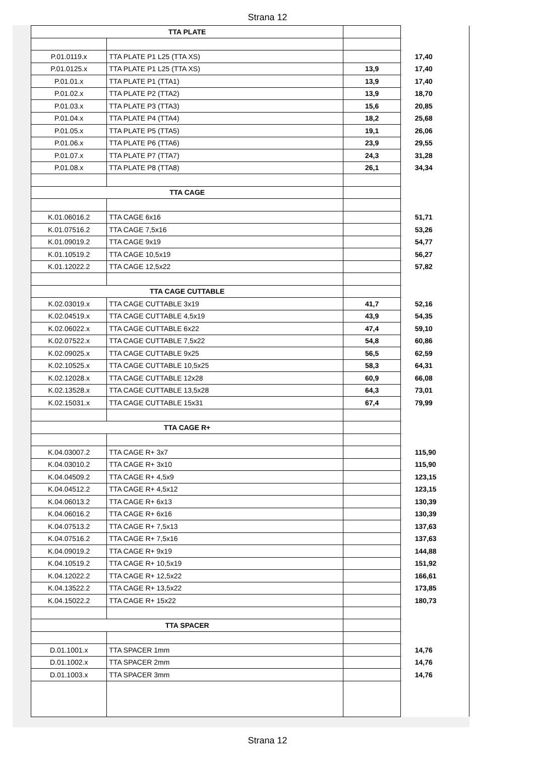Strana 12
| TTA PLATE | | | |
| P.01.0119.x | TTA PLATE P1 L25 (TTA XS) | | 17,40 |
| P.01.0125.x | TTA PLATE P1 L25 (TTA XS) | 13,9 | 17,40 |
| P.01.01.x | TTA PLATE P1 (TTA1) | 13,9 | 17,40 |
| P.01.02.x | TTA PLATE P2 (TTA2) | 13,9 | 18,70 |
| P.01.03.x | TTA PLATE P3 (TTA3) | 15,6 | 20,85 |
| P.01.04.x | TTA PLATE P4 (TTA4) | 18,2 | 25,68 |
| P.01.05.x | TTA PLATE P5 (TTA5) | 19,1 | 26,06 |
| P.01.06.x | TTA PLATE P6 (TTA6) | 23,9 | 29,55 |
| P.01.07.x | TTA PLATE P7 (TTA7) | 24,3 | 31,28 |
| P.01.08.x | TTA PLATE P8 (TTA8) | 26,1 | 34,34 |
| TTA CAGE | | | |
| K.01.06016.2 | TTA CAGE 6x16 | | 51,71 |
| K.01.07516.2 | TTA CAGE 7,5x16 | | 53,26 |
| K.01.09019.2 | TTA CAGE 9x19 | | 54,77 |
| K.01.10519.2 | TTA CAGE 10,5x19 | | 56,27 |
| K.01.12022.2 | TTA CAGE 12,5x22 | | 57,82 |
| TTA CAGE CUTTABLE | | | |
| K.02.03019.x | TTA CAGE CUTTABLE 3x19 | 41,7 | 52,16 |
| K.02.04519.x | TTA CAGE CUTTABLE 4,5x19 | 43,9 | 54,35 |
| K.02.06022.x | TTA CAGE CUTTABLE 6x22 | 47,4 | 59,10 |
| K.02.07522.x | TTA CAGE CUTTABLE 7,5x22 | 54,8 | 60,86 |
| K.02.09025.x | TTA CAGE CUTTABLE 9x25 | 56,5 | 62,59 |
| K.02.10525.x | TTA CAGE CUTTABLE 10,5x25 | 58,3 | 64,31 |
| K.02.12028.x | TTA CAGE CUTTABLE 12x28 | 60,9 | 66,08 |
| K.02.13528.x | TTA CAGE CUTTABLE 13,5x28 | 64,3 | 73,01 |
| K.02.15031.x | TTA CAGE CUTTABLE 15x31 | 67,4 | 79,99 |
| TTA CAGE R+ | | | |
| K.04.03007.2 | TTA CAGE R+ 3x7 | | 115,90 |
| K.04.03010.2 | TTA CAGE R+ 3x10 | | 115,90 |
| K.04.04509.2 | TTA CAGE R+ 4,5x9 | | 123,15 |
| K.04.04512.2 | TTA CAGE R+ 4,5x12 | | 123,15 |
| K.04.06013.2 | TTA CAGE R+ 6x13 | | 130,39 |
| K.04.06016.2 | TTA CAGE R+ 6x16 | | 130,39 |
| K.04.07513.2 | TTA CAGE R+ 7,5x13 | | 137,63 |
| K.04.07516.2 | TTA CAGE R+ 7,5x16 | | 137,63 |
| K.04.09019.2 | TTA CAGE R+ 9x19 | | 144,88 |
| K.04.10519.2 | TTA CAGE R+ 10,5x19 | | 151,92 |
| K.04.12022.2 | TTA CAGE R+ 12,5x22 | | 166,61 |
| K.04.13522.2 | TTA CAGE R+ 13,5x22 | | 173,85 |
| K.04.15022.2 | TTA CAGE R+ 15x22 | | 180,73 |
| TTA SPACER | | | |
| D.01.1001.x | TTA SPACER 1mm | | 14,76 |
| D.01.1002.x | TTA SPACER 2mm | | 14,76 |
| D.01.1003.x | TTA SPACER 3mm | | 14,76 |
Strana 12